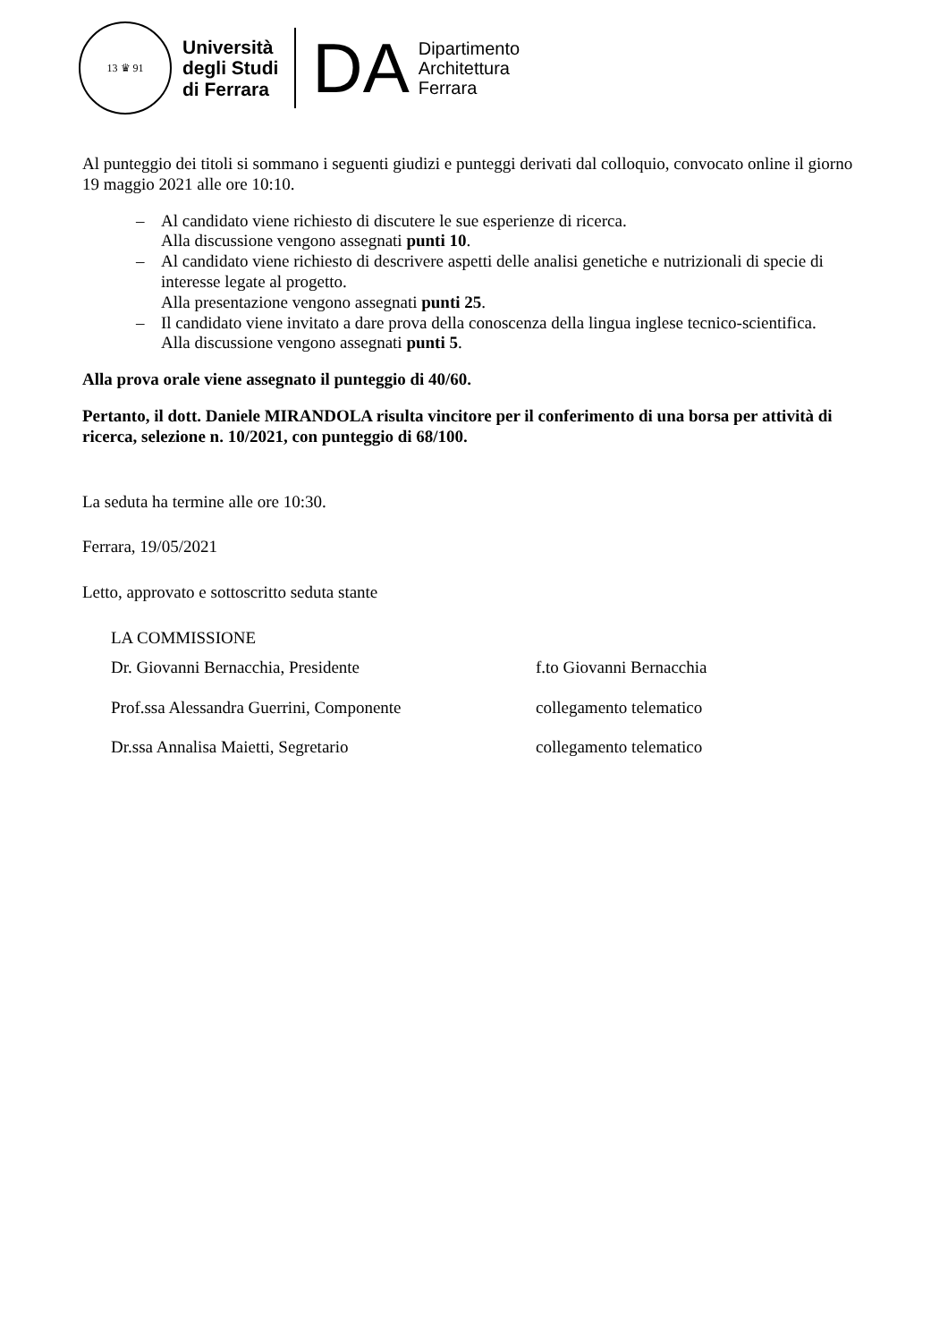13 ♛ 91
Università
degli Studi
di Ferrara
DA
Dipartimento
Architettura
Ferrara
Al punteggio dei titoli si sommano i seguenti giudizi e punteggi derivati dal colloquio, convocato online il giorno 19 maggio 2021 alle ore 10:10.
– Al candidato viene richiesto di discutere le sue esperienze di ricerca.
Alla discussione vengono assegnati punti 10.
– Al candidato viene richiesto di descrivere aspetti delle analisi genetiche e nutrizionali di specie di interesse legate al progetto.
Alla presentazione vengono assegnati punti 25.
– Il candidato viene invitato a dare prova della conoscenza della lingua inglese tecnico-scientifica.
Alla discussione vengono assegnati punti 5.
Alla prova orale viene assegnato il punteggio di 40/60.
Pertanto, il dott. Daniele MIRANDOLA risulta vincitore per il conferimento di una borsa per attività di ricerca, selezione n. 10/2021, con punteggio di 68/100.
La seduta ha termine alle ore 10:30.
Ferrara, 19/05/2021
Letto, approvato e sottoscritto seduta stante
LA COMMISSIONE
Dr. Giovanni Bernacchia, Presidente f.to Giovanni Bernacchia
Prof.ssa Alessandra Guerrini, Componente collegamento telematico
Dr.ssa Annalisa Maietti, Segretario collegamento telematico